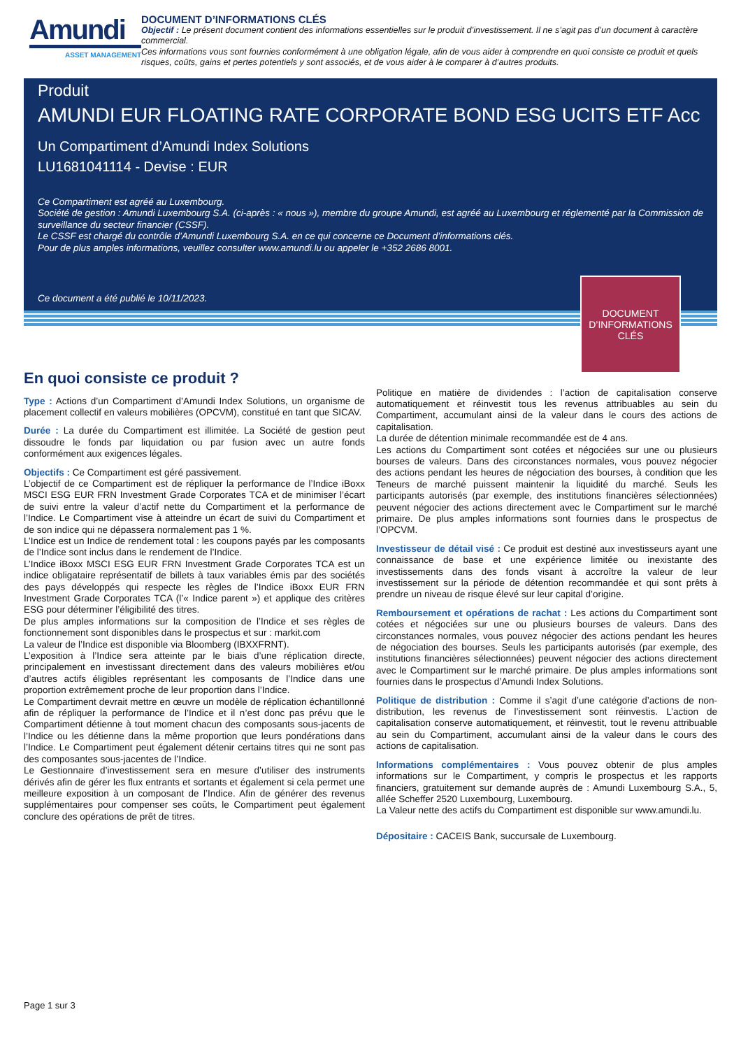Amundi
ASSET MANAGEMENT
DOCUMENT D’INFORMATIONS CLÉS
Objectif : Le présent document contient des informations essentielles sur le produit d’investissement. Il ne s’agit pas d’un document à caractère commercial.
Ces informations vous sont fournies conformément à une obligation légale, afin de vous aider à comprendre en quoi consiste ce produit et quels risques, coûts, gains et pertes potentiels y sont associés, et de vous aider à le comparer à d’autres produits.
Produit
AMUNDI EUR FLOATING RATE CORPORATE BOND ESG UCITS ETF Acc
Un Compartiment d’Amundi Index Solutions
LU1681041114 - Devise : EUR
Ce Compartiment est agréé au Luxembourg.
Société de gestion : Amundi Luxembourg S.A. (ci-après : « nous »), membre du groupe Amundi, est agréé au Luxembourg et réglementé par la Commission de surveillance du secteur financier (CSSF).
Le CSSF est chargé du contrôle d’Amundi Luxembourg S.A. en ce qui concerne ce Document d’informations clés.
Pour de plus amples informations, veuillez consulter www.amundi.lu ou appeler le +352 2686 8001.
Ce document a été publié le 10/11/2023.
DOCUMENT
D’INFORMATIONS
CLÉS
En quoi consiste ce produit ?
Type : Actions d’un Compartiment d’Amundi Index Solutions, un organisme de placement collectif en valeurs mobilières (OPCVM), constitué en tant que SICAV.
Durée : La durée du Compartiment est illimitée. La Société de gestion peut dissoudre le fonds par liquidation ou par fusion avec un autre fonds conformément aux exigences légales.
Objectifs : Ce Compartiment est géré passivement.
L’objectif de ce Compartiment est de répliquer la performance de l’Indice iBoxx MSCI ESG EUR FRN Investment Grade Corporates TCA et de minimiser l’écart de suivi entre la valeur d’actif nette du Compartiment et la performance de l’Indice. Le Compartiment vise à atteindre un écart de suivi du Compartiment et de son indice qui ne dépassera normalement pas 1 %.
L’Indice est un Indice de rendement total : les coupons payés par les composants de l’Indice sont inclus dans le rendement de l’Indice.
L’Indice iBoxx MSCI ESG EUR FRN Investment Grade Corporates TCA est un indice obligataire représentatif de billets à taux variables émis par des sociétés des pays développés qui respecte les règles de l’Indice iBoxx EUR FRN Investment Grade Corporates TCA (l’« Indice parent ») et applique des critères ESG pour déterminer l’éligibilité des titres.
De plus amples informations sur la composition de l’Indice et ses règles de fonctionnement sont disponibles dans le prospectus et sur : markit.com
La valeur de l’Indice est disponible via Bloomberg (IBXXFRNT).
L’exposition à l’Indice sera atteinte par le biais d’une réplication directe, principalement en investissant directement dans des valeurs mobilières et/ou d’autres actifs éligibles représentant les composants de l’Indice dans une proportion extrêmement proche de leur proportion dans l’Indice.
Le Compartiment devrait mettre en œuvre un modèle de réplication échantillonné afin de répliquer la performance de l’Indice et il n’est donc pas prévu que le Compartiment détienne à tout moment chacun des composants sous-jacents de l’Indice ou les détienne dans la même proportion que leurs pondérations dans l’Indice. Le Compartiment peut également détenir certains titres qui ne sont pas des composantes sous-jacentes de l’Indice.
Le Gestionnaire d’investissement sera en mesure d’utiliser des instruments dérivés afin de gérer les flux entrants et sortants et également si cela permet une meilleure exposition à un composant de l’Indice. Afin de générer des revenus supplémentaires pour compenser ses coûts, le Compartiment peut également conclure des opérations de prêt de titres.
Politique en matière de dividendes : l’action de capitalisation conserve automatiquement et réinvestit tous les revenus attribuables au sein du Compartiment, accumulant ainsi de la valeur dans le cours des actions de capitalisation.
La durée de détention minimale recommandée est de 4 ans.
Les actions du Compartiment sont cotées et négociées sur une ou plusieurs bourses de valeurs. Dans des circonstances normales, vous pouvez négocier des actions pendant les heures de négociation des bourses, à condition que les Teneurs de marché puissent maintenir la liquidité du marché. Seuls les participants autorisés (par exemple, des institutions financières sélectionnées) peuvent négocier des actions directement avec le Compartiment sur le marché primaire. De plus amples informations sont fournies dans le prospectus de l’OPCVM.
Investisseur de détail visé : Ce produit est destiné aux investisseurs ayant une connaissance de base et une expérience limitée ou inexistante des investissements dans des fonds visant à accroître la valeur de leur investissement sur la période de détention recommandée et qui sont prêts à prendre un niveau de risque élevé sur leur capital d’origine.
Remboursement et opérations de rachat : Les actions du Compartiment sont cotées et négociées sur une ou plusieurs bourses de valeurs. Dans des circonstances normales, vous pouvez négocier des actions pendant les heures de négociation des bourses. Seuls les participants autorisés (par exemple, des institutions financières sélectionnées) peuvent négocier des actions directement avec le Compartiment sur le marché primaire. De plus amples informations sont fournies dans le prospectus d’Amundi Index Solutions.
Politique de distribution : Comme il s’agit d’une catégorie d’actions de non-distribution, les revenus de l’investissement sont réinvestis. L’action de capitalisation conserve automatiquement, et réinvestit, tout le revenu attribuable au sein du Compartiment, accumulant ainsi de la valeur dans le cours des actions de capitalisation.
Informations complémentaires : Vous pouvez obtenir de plus amples informations sur le Compartiment, y compris le prospectus et les rapports financiers, gratuitement sur demande auprès de : Amundi Luxembourg S.A., 5, allée Scheffer 2520 Luxembourg, Luxembourg.
La Valeur nette des actifs du Compartiment est disponible sur www.amundi.lu.
Dépositaire : CACEIS Bank, succursale de Luxembourg.
Page 1 sur 3